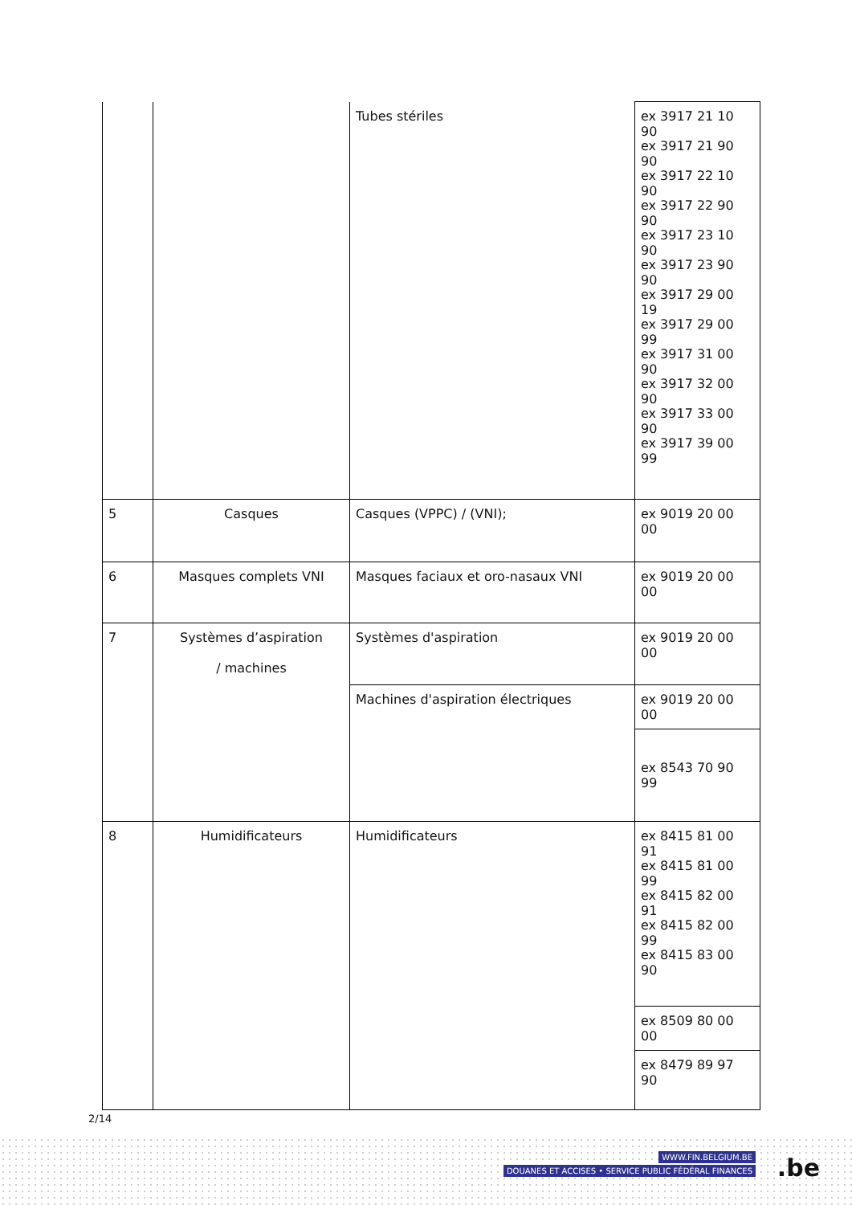| | | Tubes stériles | ex 3917 21 10 90 ex 3917 21 90 90 ex 3917 22 10 90 ex 3917 22 90 90 ex 3917 23 10 90 ex 3917 23 90 90 ex 3917 29 00 19 ex 3917 29 00 99 ex 3917 31 00 90 ex 3917 32 00 90 ex 3917 33 00 90 ex 3917 39 00 99 |
| 5 | Casques | Casques (VPPC) / (VNI); | ex 9019 20 00 00 |
| 6 | Masques complets VNI | Masques faciaux et oro-nasaux VNI | ex 9019 20 00 00 |
| 7 | Systèmes d’aspiration / machines | Systèmes d'aspiration | ex 9019 20 00 00 |
| | | Machines d'aspiration électriques | ex 9019 20 00 00 |
| | | | ex 8543 70 90 99 |
| 8 | Humidificateurs | Humidificateurs | ex 8415 81 00 91 ex 8415 81 00 99 ex 8415 82 00 91 ex 8415 82 00 99 ex 8415 83 00 90 |
| | | | ex 8509 80 00 00 |
| | | | ex 8479 89 97 90 |
2/14
WWW.FIN.BELGIUM.BE
DOUANES ET ACCISES • SERVICE PUBLIC FÉDÉRAL FINANCES
.be